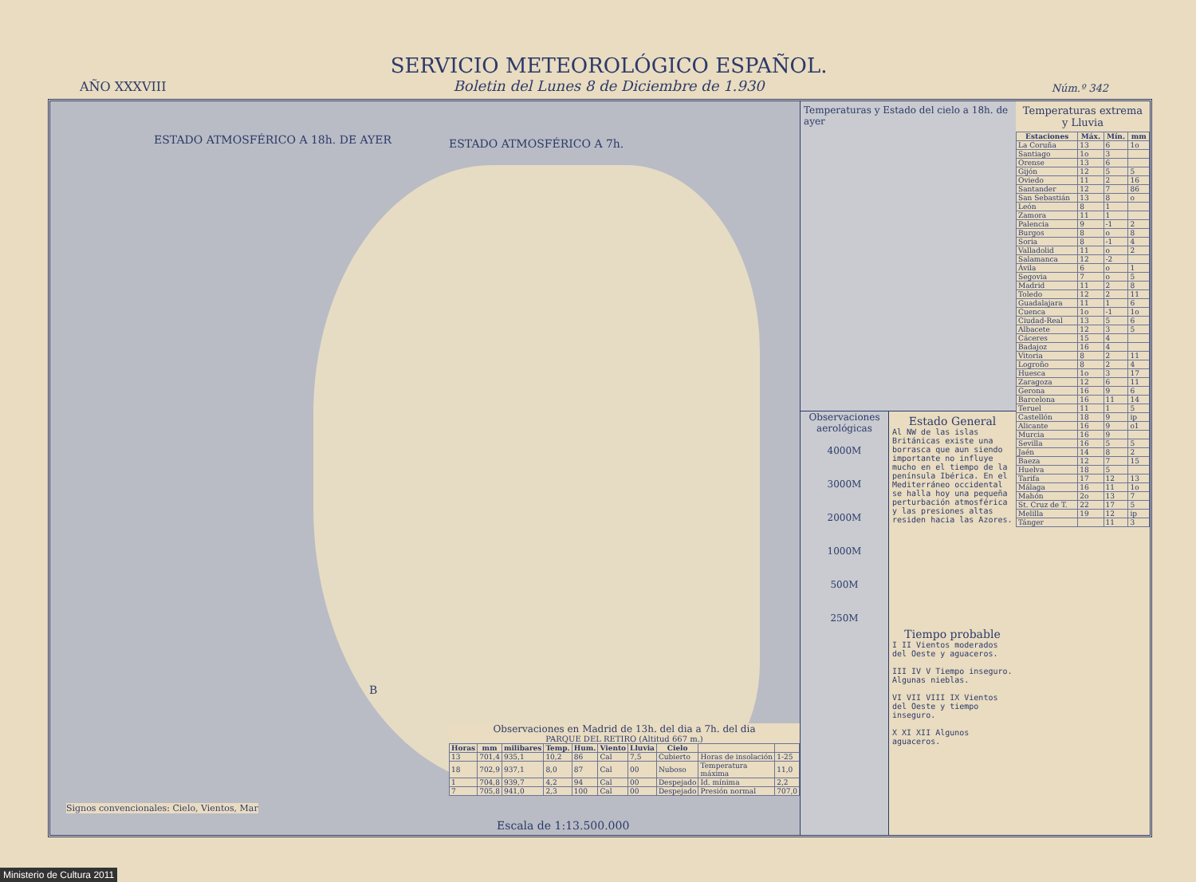AÑO XXXVIII
SERVICIO METEOROLÓGICO ESPAÑOL.
Boletin del Lunes 8 de Diciembre de 1.930
Núm.º 342
ESTADO ATMOSFÉRICO A 18h. DE AYER
ESTADO ATMOSFÉRICO A 7h.
Signos convencionales: Cielo, Vientos, Mar
B
Escala de 1:13.500.000
Observaciones en Madrid de 13h. del dia a 7h. del dia
PARQUE DEL RETIRO (Altitud 667 m.)
| Horas | mm | milibares | Temp. | Hum. | Viento | Lluvia | Cielo | | |
| --- | --- | --- | --- | --- | --- | --- | --- | --- | --- |
| 13 | 701,4 | 935,1 | 10,2 | 86 | Cal | 7,5 | Cubierto | Horas de insolación | 1-25 |
| 18 | 702,9 | 937,1 | 8,0 | 87 | Cal | 00 | Nuboso | Temperatura máxima | 11,0 |
| 1 | 704,8 | 939,7 | 4,2 | 94 | Cal | 00 | Despejado | Id. mínima | 2,2 |
| 7 | 705,8 | 941,0 | 2,3 | 100 | Cal | 00 | Despejado | Presión normal | 707,0 |
Temperaturas y Estado del cielo a 18h. de ayer
Observaciones aerológicas
4000M
3000M
2000M
1000M
500M
250M
Estado General
Al NW de las islas Británicas existe una borrasca que aun siendo importante no influye mucho en el tiempo de la península Ibérica. En el Mediterráneo occidental se halla hoy una pequeña perturbación atmosférica y las presiones altas residen hacia las Azores.
Tiempo probable
I II Vientos moderados del Oeste y aguaceros.
III IV V Tiempo inseguro. Algunas nieblas.
VI VII VIII IX Vientos del Oeste y tiempo inseguro.
X XI XII Algunos aguaceros.
Temperaturas extrema y Lluvia
| Estaciones | Máx. | Mín. | mm |
| --- | --- | --- | --- |
| La Coruña | 13 | 6 | 1o |
| Santiago | 1o | 3 | |
| Orense | 13 | 6 | |
| Gijón | 12 | 5 | 5 |
| Oviedo | 11 | 2 | 16 |
| Santander | 12 | 7 | 86 |
| San Sebastián | 13 | 8 | o |
| León | 8 | 1 | |
| Zamora | 11 | 1 | |
| Palencia | 9 | -1 | 2 |
| Burgos | 8 | o | 8 |
| Soria | 8 | -1 | 4 |
| Valladolid | 11 | o | 2 |
| Salamanca | 12 | -2 | |
| Ávila | 6 | o | 1 |
| Segovia | 7 | o | 5 |
| Madrid | 11 | 2 | 8 |
| Toledo | 12 | 2 | 11 |
| Guadalajara | 11 | 1 | 6 |
| Cuenca | 1o | -1 | 1o |
| Ciudad-Real | 13 | 5 | 6 |
| Albacete | 12 | 3 | 5 |
| Cáceres | 15 | 4 | |
| Badajoz | 16 | 4 | |
| Vitoria | 8 | 2 | 11 |
| Logroño | 8 | 2 | 4 |
| Huesca | 1o | 3 | 17 |
| Zaragoza | 12 | 6 | 11 |
| Gerona | 16 | 9 | 6 |
| Barcelona | 16 | 11 | 14 |
| Teruel | 11 | 1 | 5 |
| Castellón | 18 | 9 | ip |
| Alicante | 16 | 9 | o1 |
| Murcia | 16 | 9 | |
| Sevilla | 16 | 5 | 5 |
| Jaén | 14 | 8 | 2 |
| Baeza | 12 | 7 | 15 |
| Huelva | 18 | 5 | |
| Tarifa | 17 | 12 | 13 |
| Málaga | 16 | 11 | 1o |
| Mahón | 2o | 13 | 7 |
| St. Cruz de T. | 22 | 17 | 5 |
| Melilla | 19 | 12 | ip |
| Tánger | | 11 | 3 |
Ministerio de Cultura 2011